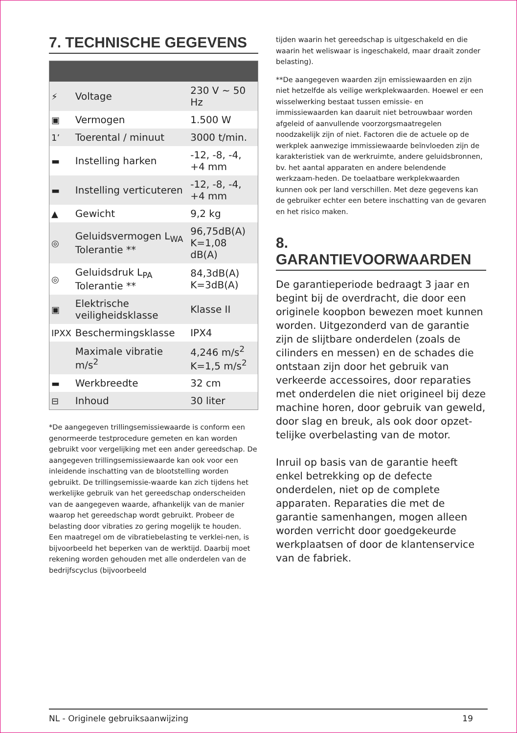7. TECHNISCHE GEGEVENS
| ⚡ | Voltage | 230 V ~ 50 Hz |
| ▣ | Vermogen | 1.500 W |
| 1’ | Toerental / minuut | 3000 t/min. |
| ▬ | Instelling harken | -12, -8, -4, +4 mm |
| ▬ | Instelling verticuteren | -12, -8, -4, +4 mm |
| ▲ | Gewicht | 9,2 kg |
| ◎ | Geluidsvermogen L<sub>WA</sub> Tolerantie ** | 96,75dB(A) K=1,08 dB(A) |
| ◎ | Geluidsdruk L<sub>PA</sub> Tolerantie ** | 84,3dB(A) K=3dB(A) |
| ▣ | Elektrische veiligheidsklasse | Klasse II |
| IPXX | Beschermingsklasse | IPX4 |
| | Maximale vibratie m/s<sup>2</sup> | 4,246 m/s<sup>2</sup> K=1,5 m/s<sup>2</sup> |
| ▬ | Werkbreedte | 32 cm |
| ⊟ | Inhoud | 30 liter |
*De aangegeven trillingsemissiewaarde is conform een genormeerde testprocedure gemeten en kan worden gebruikt voor vergelijking met een ander gereedschap. De aangegeven trillingsemissiewaarde kan ook voor een inleidende inschatting van de blootstelling worden gebruikt. De trillingsemissie-waarde kan zich tijdens het werkelijke gebruik van het gereedschap onderscheiden van de aangegeven waarde, afhankelijk van de manier waarop het gereedschap wordt gebruikt. Probeer de belasting door vibraties zo gering mogelijk te houden.
Een maatregel om de vibratiebelasting te verklei-nen, is bijvoorbeeld het beperken van de werktijd. Daarbij moet rekening worden gehouden met alle onderdelen van de bedrijfscyclus (bijvoorbeeld
tijden waarin het gereedschap is uitgeschakeld en die waarin het weliswaar is ingeschakeld, maar draait zonder belasting).
**De aangegeven waarden zijn emissiewaarden en zijn niet hetzelfde als veilige werkplekwaarden. Hoewel er een wisselwerking bestaat tussen emissie- en immissiewaarden kan daaruit niet betrouwbaar worden afgeleid of aanvullende voorzorgsmaatregelen noodzakelijk zijn of niet. Factoren die de actuele op de werkplek aanwezige immissiewaarde beïnvloeden zijn de karakteristiek van de werkruimte, andere geluidsbronnen, bv. het aantal apparaten en andere belendende werkzaam-heden. De toelaatbare werkplekwaarden kunnen ook per land verschillen. Met deze gegevens kan de gebruiker echter een betere inschatting van de gevaren en het risico maken.
8. GARANTIEVOORWAARDEN
De garantieperiode bedraagt 3 jaar en begint bij de overdracht, die door een originele koopbon bewezen moet kunnen worden. Uitgezonderd van de garantie zijn de slijtbare onderdelen (zoals de cilinders en messen) en de schades die ontstaan zijn door het gebruik van verkeerde accessoires, door reparaties met onderdelen die niet origineel bij deze machine horen, door gebruik van geweld, door slag en breuk, als ook door opzet-telijke overbelasting van de motor.
Inruil op basis van de garantie heeft enkel betrekking op de defecte onderdelen, niet op de complete apparaten. Reparaties die met de garantie samenhangen, mogen alleen worden verricht door goedgekeurde werkplaatsen of door de klantenservice van de fabriek.
NL - Originele gebruiksaanwijzing 19